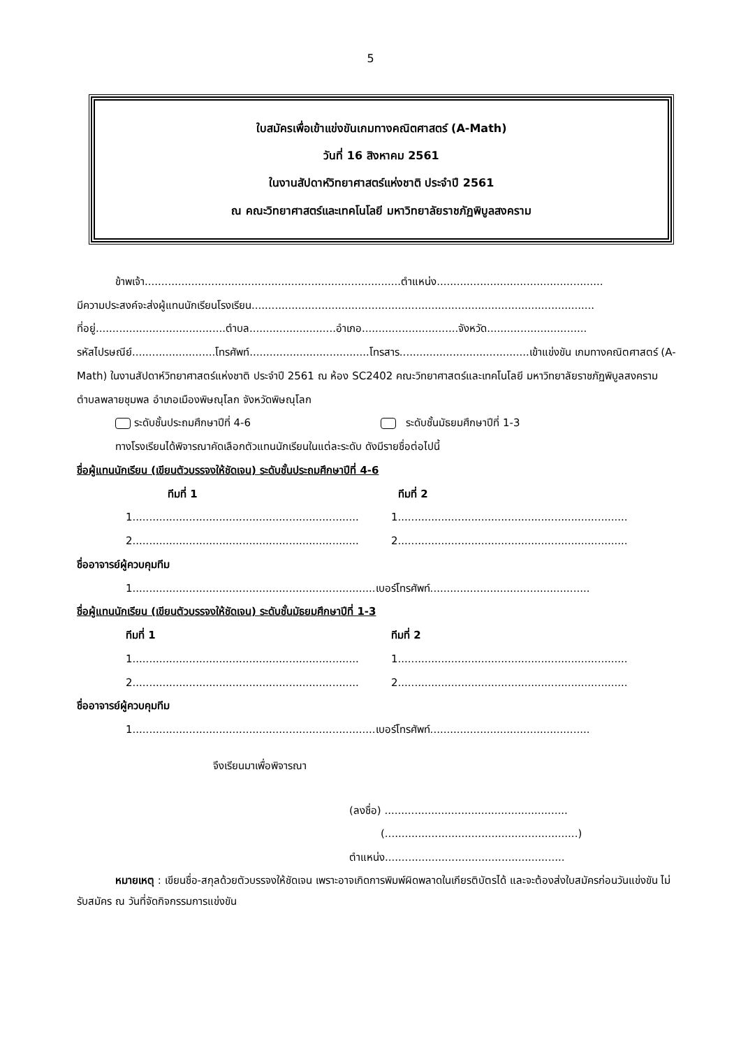5
ใบสมัครเพื่อเข้าแข่งขันเกมทางคณิตศาสตร์ (A-Math)
วันที่ 16 สิงหาคม 2561
ในงานสัปดาห์วิทยาศาสตร์แห่งชาติ ประจำปี 2561
ณ คณะวิทยาศาสตร์และเทคโนโลยี มหาวิทยาลัยราชภัฏพิบูลสงคราม
ข้าพเจ้า.............................................................................ตำแหน่ง..................................................
มีความประสงค์จะส่งผู้แทนนักเรียนโรงเรียน.......................................................................................................
ที่อยู่.......................................ตำบล..........................อำเภอ.............................จังหวัด..............................
รหัสไปรษณีย์.........................โทรศัพท์....................................โทรสาร.......................................เข้าแข่งขัน เกมทางคณิตศาสตร์ (A-Math) ในงานสัปดาห์วิทยาศาสตร์แห่งชาติ ประจำปี 2561 ณ ห้อง SC2402 คณะวิทยาศาสตร์และเทคโนโลยี มหาวิทยาลัยราชภัฏพิบูลสงคราม ตำบลพลายชุมพล อำเภอเมืองพิษณุโลก จังหวัดพิษณุโลก
ระดับชั้นประถมศึกษาปีที่ 4-6 ระดับชั้นมัธยมศึกษาปีที่ 1-3
ทางโรงเรียนได้พิจารณาคัดเลือกตัวแทนนักเรียนในแต่ละระดับ ดังมีรายชื่อต่อไปนี้
ชื่อผู้แทนนักเรียน (เขียนตัวบรรจงให้ชัดเจน) ระดับชั้นประถมศึกษาปีที่ 4-6
ทีมที่ 1 ทีมที่ 2
1....................................................................
1.....................................................................
2....................................................................
2.....................................................................
ชื่ออาจารย์ผู้ควบคุมทีม
1.........................................................................เบอร์โทรศัพท์................................................
ชื่อผู้แทนนักเรียน (เขียนตัวบรรจงให้ชัดเจน) ระดับชั้นมัธยมศึกษาปีที่ 1-3
ทีมที่ 1 ทีมที่ 2
1....................................................................
1.....................................................................
2....................................................................
2.....................................................................
ชื่ออาจารย์ผู้ควบคุมทีม
1.........................................................................เบอร์โทรศัพท์................................................
จึงเรียนมาเพื่อพิจารณา
(ลงชื่อ) .......................................................
(..........................................................)
ตำแหน่ง......................................................
หมายเหตุ : เขียนชื่อ-สกุลด้วยตัวบรรจงให้ชัดเจน เพราะอาจเกิดการพิมพ์ผิดพลาดในเกียรติบัตรได้ และจะต้องส่งใบสมัครก่อนวันแข่งขัน ไม่รับสมัคร ณ วันที่จัดกิจกรรมการแข่งขัน